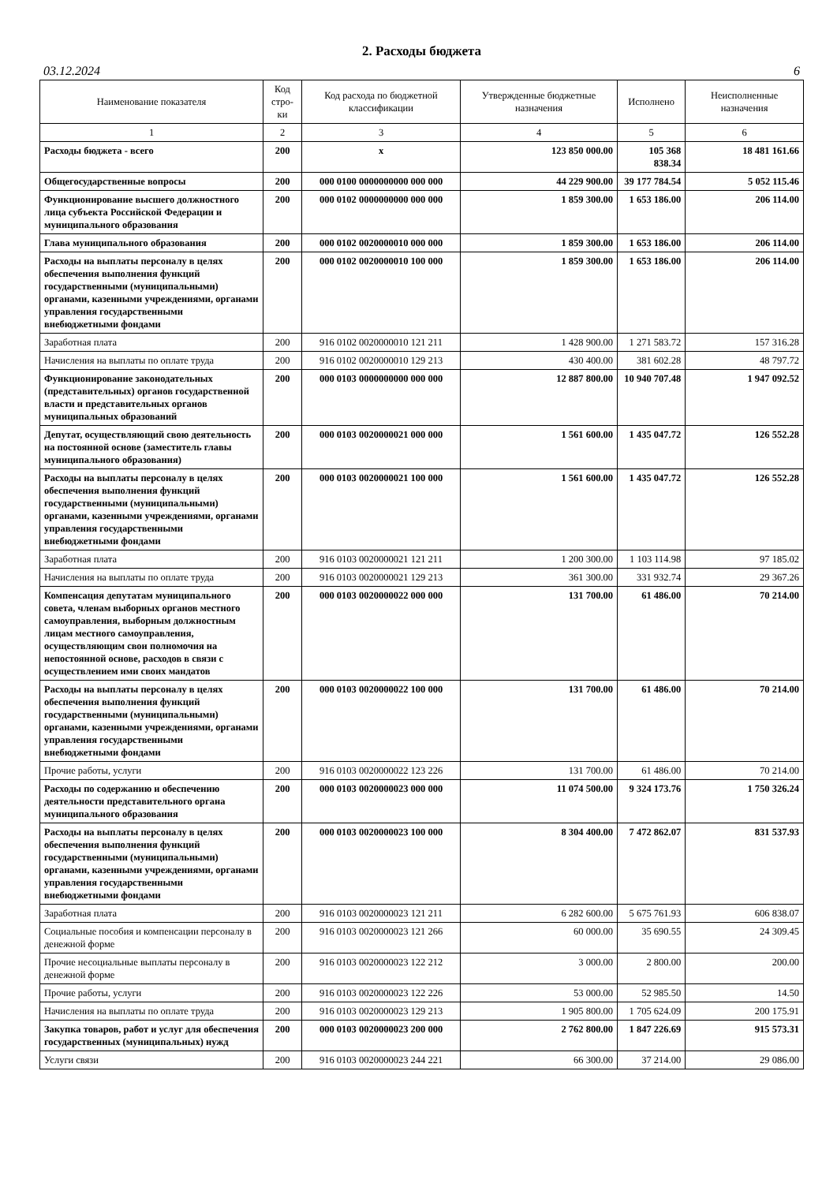2. Расходы бюджета
03.12.2024 6
| Наименование показателя | Код стро-ки | Код расхода по бюджетной классификации | Утвержденные бюджетные назначения | Исполнено | Неисполненные назначения |
| --- | --- | --- | --- | --- | --- |
| 1 | 2 | 3 | 4 | 5 | 6 |
| Расходы бюджета - всего | 200 | x | 123 850 000.00 | 105 368 838.34 | 18 481 161.66 |
| Общегосударственные вопросы | 200 | 000 0100 0000000000 000 000 | 44 229 900.00 | 39 177 784.54 | 5 052 115.46 |
| Функционирование высшего должностного лица субъекта Российской Федерации и муниципального образования | 200 | 000 0102 0000000000 000 000 | 1 859 300.00 | 1 653 186.00 | 206 114.00 |
| Глава муниципального образования | 200 | 000 0102 0020000010 000 000 | 1 859 300.00 | 1 653 186.00 | 206 114.00 |
| Расходы на выплаты персоналу в целях обеспечения выполнения функций государственными (муниципальными) органами, казенными учреждениями, органами управления государственными внебюджетными фондами | 200 | 000 0102 0020000010 100 000 | 1 859 300.00 | 1 653 186.00 | 206 114.00 |
| Заработная плата | 200 | 916 0102 0020000010 121 211 | 1 428 900.00 | 1 271 583.72 | 157 316.28 |
| Начисления на выплаты по оплате труда | 200 | 916 0102 0020000010 129 213 | 430 400.00 | 381 602.28 | 48 797.72 |
| Функционирование законодательных (представительных) органов государственной власти и представительных органов муниципальных образований | 200 | 000 0103 0000000000 000 000 | 12 887 800.00 | 10 940 707.48 | 1 947 092.52 |
| Депутат, осуществляющий свою деятельность на постоянной основе (заместитель главы муниципального образования) | 200 | 000 0103 0020000021 000 000 | 1 561 600.00 | 1 435 047.72 | 126 552.28 |
| Расходы на выплаты персоналу в целях обеспечения выполнения функций государственными (муниципальными) органами, казенными учреждениями, органами управления государственными внебюджетными фондами | 200 | 000 0103 0020000021 100 000 | 1 561 600.00 | 1 435 047.72 | 126 552.28 |
| Заработная плата | 200 | 916 0103 0020000021 121 211 | 1 200 300.00 | 1 103 114.98 | 97 185.02 |
| Начисления на выплаты по оплате труда | 200 | 916 0103 0020000021 129 213 | 361 300.00 | 331 932.74 | 29 367.26 |
| Компенсация депутатам муниципального совета, членам выборных органов местного самоуправления, выборным должностным лицам местного самоуправления, осуществляющим свои полномочия на непостоянной основе, расходов в связи с осуществлением ими своих мандатов | 200 | 000 0103 0020000022 000 000 | 131 700.00 | 61 486.00 | 70 214.00 |
| Расходы на выплаты персоналу в целях обеспечения выполнения функций государственными (муниципальными) органами, казенными учреждениями, органами управления государственными внебюджетными фондами | 200 | 000 0103 0020000022 100 000 | 131 700.00 | 61 486.00 | 70 214.00 |
| Прочие работы, услуги | 200 | 916 0103 0020000022 123 226 | 131 700.00 | 61 486.00 | 70 214.00 |
| Расходы по содержанию и обеспечению деятельности представительного органа муниципального образования | 200 | 000 0103 0020000023 000 000 | 11 074 500.00 | 9 324 173.76 | 1 750 326.24 |
| Расходы на выплаты персоналу в целях обеспечения выполнения функций государственными (муниципальными) органами, казенными учреждениями, органами управления государственными внебюджетными фондами | 200 | 000 0103 0020000023 100 000 | 8 304 400.00 | 7 472 862.07 | 831 537.93 |
| Заработная плата | 200 | 916 0103 0020000023 121 211 | 6 282 600.00 | 5 675 761.93 | 606 838.07 |
| Социальные пособия и компенсации персоналу в денежной форме | 200 | 916 0103 0020000023 121 266 | 60 000.00 | 35 690.55 | 24 309.45 |
| Прочие несоциальные выплаты персоналу в денежной форме | 200 | 916 0103 0020000023 122 212 | 3 000.00 | 2 800.00 | 200.00 |
| Прочие работы, услуги | 200 | 916 0103 0020000023 122 226 | 53 000.00 | 52 985.50 | 14.50 |
| Начисления на выплаты по оплате труда | 200 | 916 0103 0020000023 129 213 | 1 905 800.00 | 1 705 624.09 | 200 175.91 |
| Закупка товаров, работ и услуг для обеспечения государственных (муниципальных) нужд | 200 | 000 0103 0020000023 200 000 | 2 762 800.00 | 1 847 226.69 | 915 573.31 |
| Услуги связи | 200 | 916 0103 0020000023 244 221 | 66 300.00 | 37 214.00 | 29 086.00 |